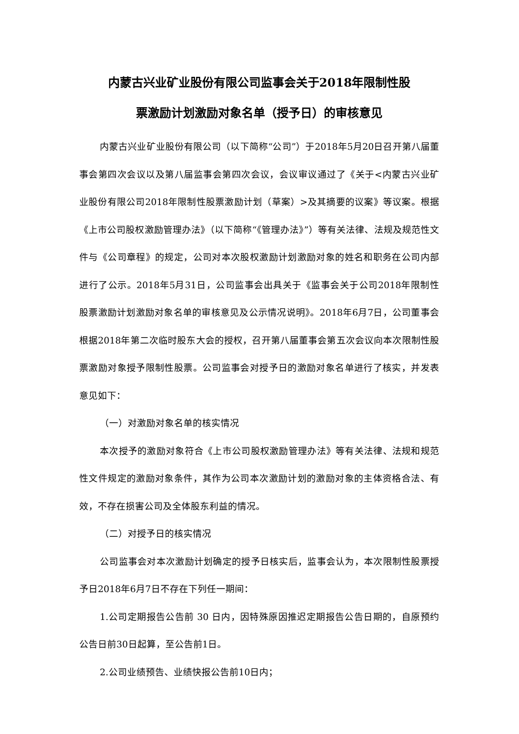内蒙古兴业矿业股份有限公司监事会关于2018年限制性股
票激励计划激励对象名单（授予日）的审核意见
内蒙古兴业矿业股份有限公司（以下简称“公司”）于2018年5月20日召开第八届董事会第四次会议以及第八届监事会第四次会议，会议审议通过了《关于<内蒙古兴业矿业股份有限公司2018年限制性股票激励计划（草案）>及其摘要的议案》等议案。根据《上市公司股权激励管理办法》（以下简称“《管理办法》”）等有关法律、法规及规范性文件与《公司章程》的规定，公司对本次股权激励计划激励对象的姓名和职务在公司内部进行了公示。2018年5月31日，公司监事会出具关于《监事会关于公司2018年限制性股票激励计划激励对象名单的审核意见及公示情况说明》。2018年6月7日，公司董事会根据2018年第二次临时股东大会的授权，召开第八届董事会第五次会议向本次限制性股票激励对象授予限制性股票。公司监事会对授予日的激励对象名单进行了核实，并发表意见如下：
（一）对激励对象名单的核实情况
本次授予的激励对象符合《上市公司股权激励管理办法》等有关法律、法规和规范性文件规定的激励对象条件，其作为公司本次激励计划的激励对象的主体资格合法、有效，不存在损害公司及全体股东利益的情况。
（二）对授予日的核实情况
公司监事会对本次激励计划确定的授予日核实后，监事会认为，本次限制性股票授予日2018年6月7日不存在下列任一期间：
1.公司定期报告公告前 30 日内，因特殊原因推迟定期报告公告日期的，自原预约公告日前30日起算，至公告前1日。
2.公司业绩预告、业绩快报公告前10日内；